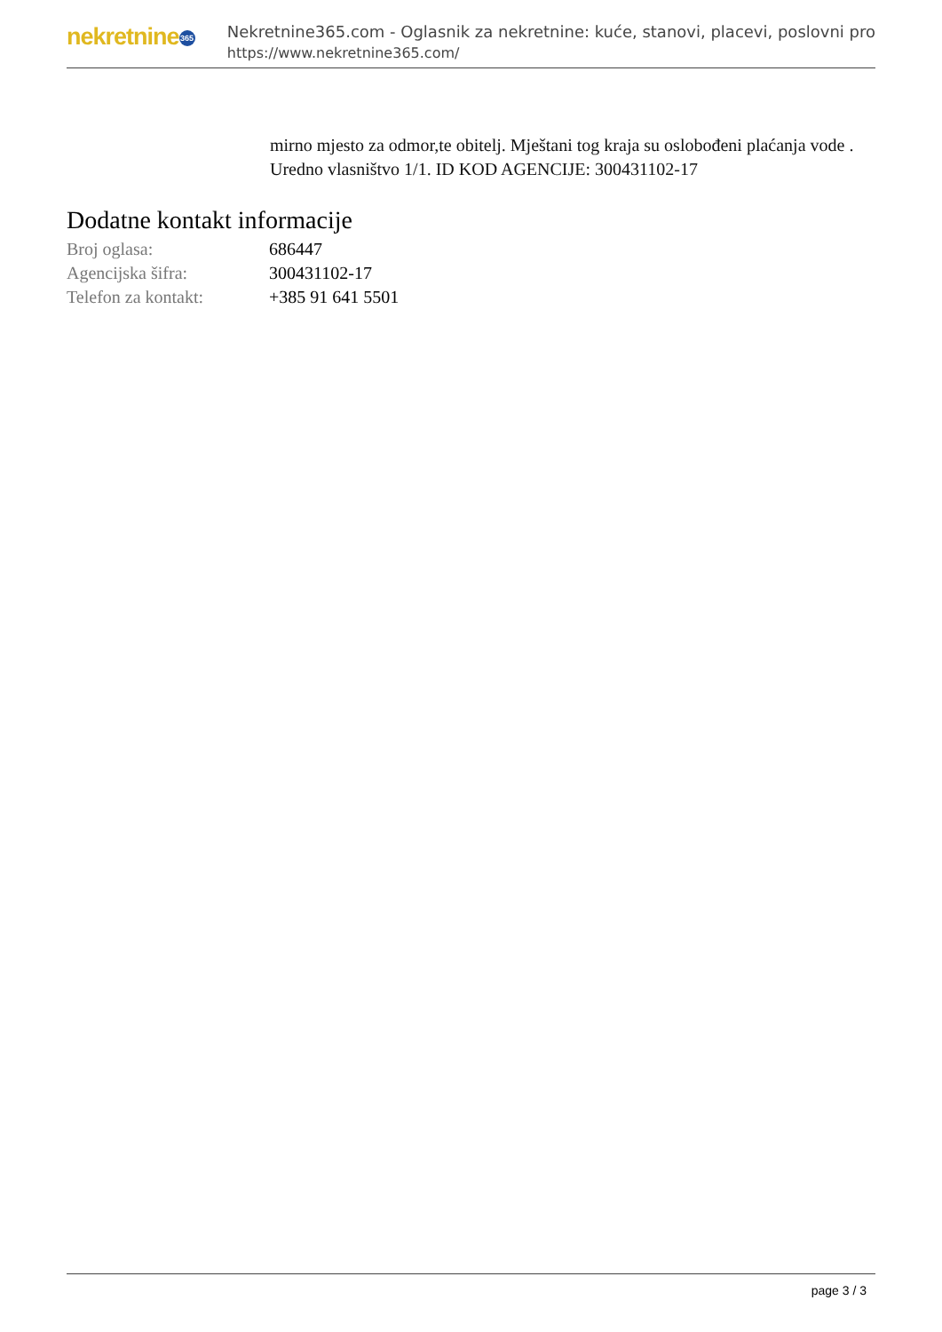nekretnine 365
Nekretnine365.com - Oglasnik za nekretnine: kuće, stanovi, placevi, poslovni pro
https://www.nekretnine365.com/
mirno mjesto za odmor,te obitelj. Mještani tog kraja su oslobođeni plaćanja vode .
Uredno vlasništvo 1/1. ID KOD AGENCIJE: 300431102-17
Dodatne kontakt informacije
| Broj oglasa: | 686447 |
| Agencijska šifra: | 300431102-17 |
| Telefon za kontakt: | +385 91 641 5501 |
page 3 / 3